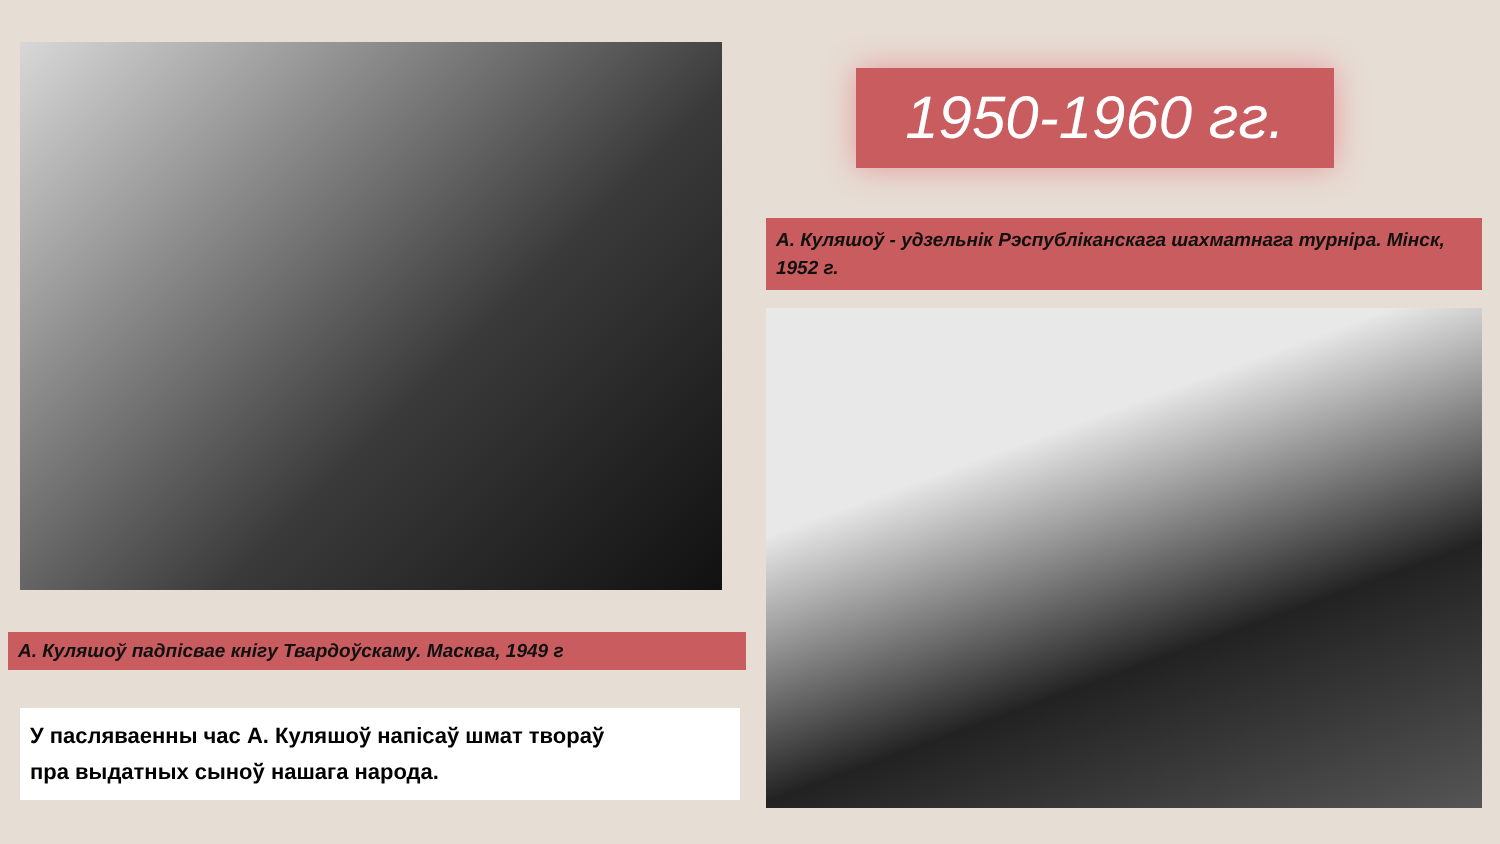А. Куляшоў падпісвае кнігу Твардоўскаму. Масква, 1949 г
У пасляваенны час А. Куляшоў напісаў шмат твораў
пра выдатных сыноў нашага народа.
1950-1960 гг.
А. Куляшоў - удзельнік Рэспубліканскага шахматнага турніра. Мінск, 1952 г.